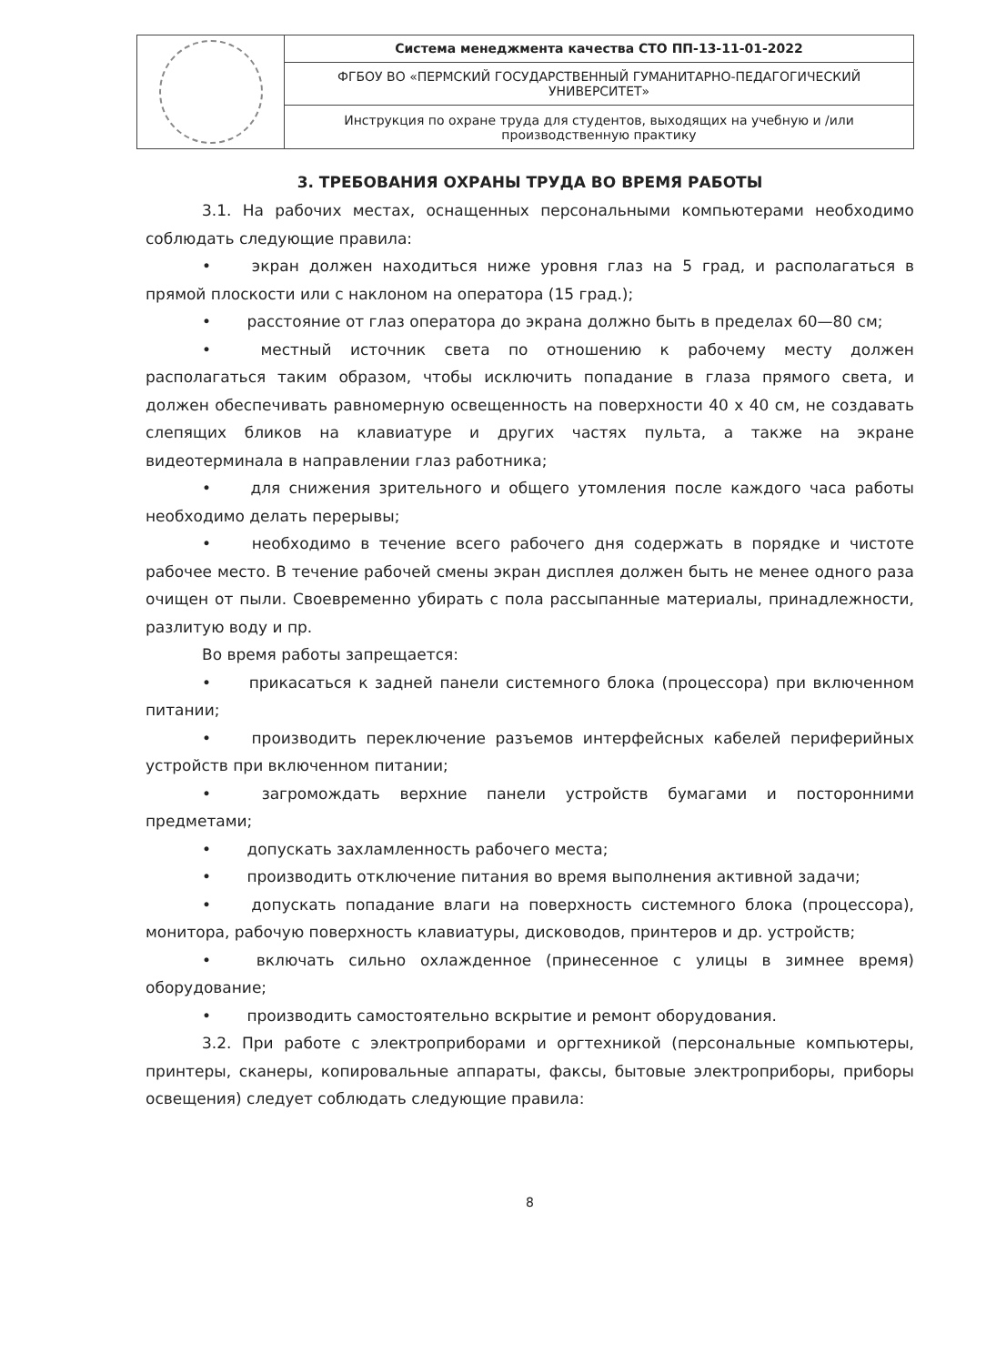| | Система менеджмента качества СТО ПП-13-11-01-2022 |
| | ФГБОУ ВО «ПЕРМСКИЙ ГОСУДАРСТВЕННЫЙ ГУМАНИТАРНО-ПЕДАГОГИЧЕСКИЙ УНИВЕРСИТЕТ» |
| | Инструкция по охране труда для студентов, выходящих на учебную и /или производственную практику |
3. ТРЕБОВАНИЯ ОХРАНЫ ТРУДА ВО ВРЕМЯ РАБОТЫ
3.1. На рабочих местах, оснащенных персональными компьютерами необходимо соблюдать следующие правила:
•   экран должен находиться ниже уровня глаз на 5 град, и располагаться в прямой плоскости или с наклоном на оператора (15 град.);
•   расстояние от глаз оператора до экрана должно быть в пределах 60—80 см;
•   местный источник света по отношению к рабочему месту должен располагаться таким образом, чтобы исключить попадание в глаза прямого света, и должен обеспечивать равномерную освещенность на поверхности 40 х 40 см, не создавать слепящих бликов на клавиатуре и других частях пульта, а также на экране видеотерминала в направлении глаз работника;
•   для снижения зрительного и общего утомления после каждого часа работы необходимо делать перерывы;
•   необходимо в течение всего рабочего дня содержать в порядке и чистоте рабочее место. В течение рабочей смены экран дисплея должен быть не менее одного раза очищен от пыли. Своевременно убирать с пола рассыпанные материалы, принадлежности, разлитую воду и пр.
Во время работы запрещается:
•   прикасаться к задней панели системного блока (процессора) при включенном питании;
•   производить переключение разъемов интерфейсных кабелей периферийных устройств при включенном питании;
•   загромождать верхние панели устройств бумагами и посторонними предметами;
•   допускать захламленность рабочего места;
•   производить отключение питания во время выполнения активной задачи;
•   допускать попадание влаги на поверхность системного блока (процессора), монитора, рабочую поверхность клавиатуры, дисководов, принтеров и др. устройств;
•   включать сильно охлажденное (принесенное с улицы в зимнее время) оборудование;
•   производить самостоятельно вскрытие и ремонт оборудования.
3.2. При работе с электроприборами и оргтехникой (персональные компьютеры, принтеры, сканеры, копировальные аппараты, факсы, бытовые электроприборы, приборы освещения) следует соблюдать следующие правила:
8